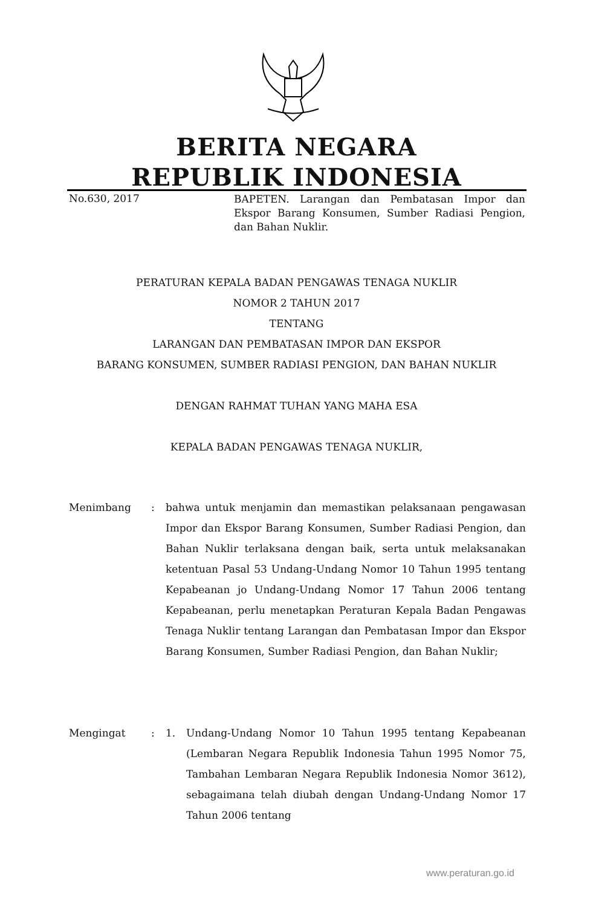BERITA NEGARA
REPUBLIK INDONESIA
No.630, 2017
BAPETEN. Larangan dan Pembatasan Impor dan Ekspor Barang Konsumen, Sumber Radiasi Pengion, dan Bahan Nuklir.
PERATURAN KEPALA BADAN PENGAWAS TENAGA NUKLIR
NOMOR 2 TAHUN 2017
TENTANG
LARANGAN DAN PEMBATASAN IMPOR DAN EKSPOR
BARANG KONSUMEN, SUMBER RADIASI PENGION, DAN BAHAN NUKLIR
DENGAN RAHMAT TUHAN YANG MAHA ESA
KEPALA BADAN PENGAWAS TENAGA NUKLIR,
Menimbang : bahwa untuk menjamin dan memastikan pelaksanaan pengawasan Impor dan Ekspor Barang Konsumen, Sumber Radiasi Pengion, dan Bahan Nuklir terlaksana dengan baik, serta untuk melaksanakan ketentuan Pasal 53 Undang-Undang Nomor 10 Tahun 1995 tentang Kepabeanan jo Undang-Undang Nomor 17 Tahun 2006 tentang Kepabeanan, perlu menetapkan Peraturan Kepala Badan Pengawas Tenaga Nuklir tentang Larangan dan Pembatasan Impor dan Ekspor Barang Konsumen, Sumber Radiasi Pengion, dan Bahan Nuklir;
Mengingat : 1. Undang-Undang Nomor 10 Tahun 1995 tentang Kepabeanan (Lembaran Negara Republik Indonesia Tahun 1995 Nomor 75, Tambahan Lembaran Negara Republik Indonesia Nomor 3612), sebagaimana telah diubah dengan Undang-Undang Nomor 17 Tahun 2006 tentang
www.peraturan.go.id